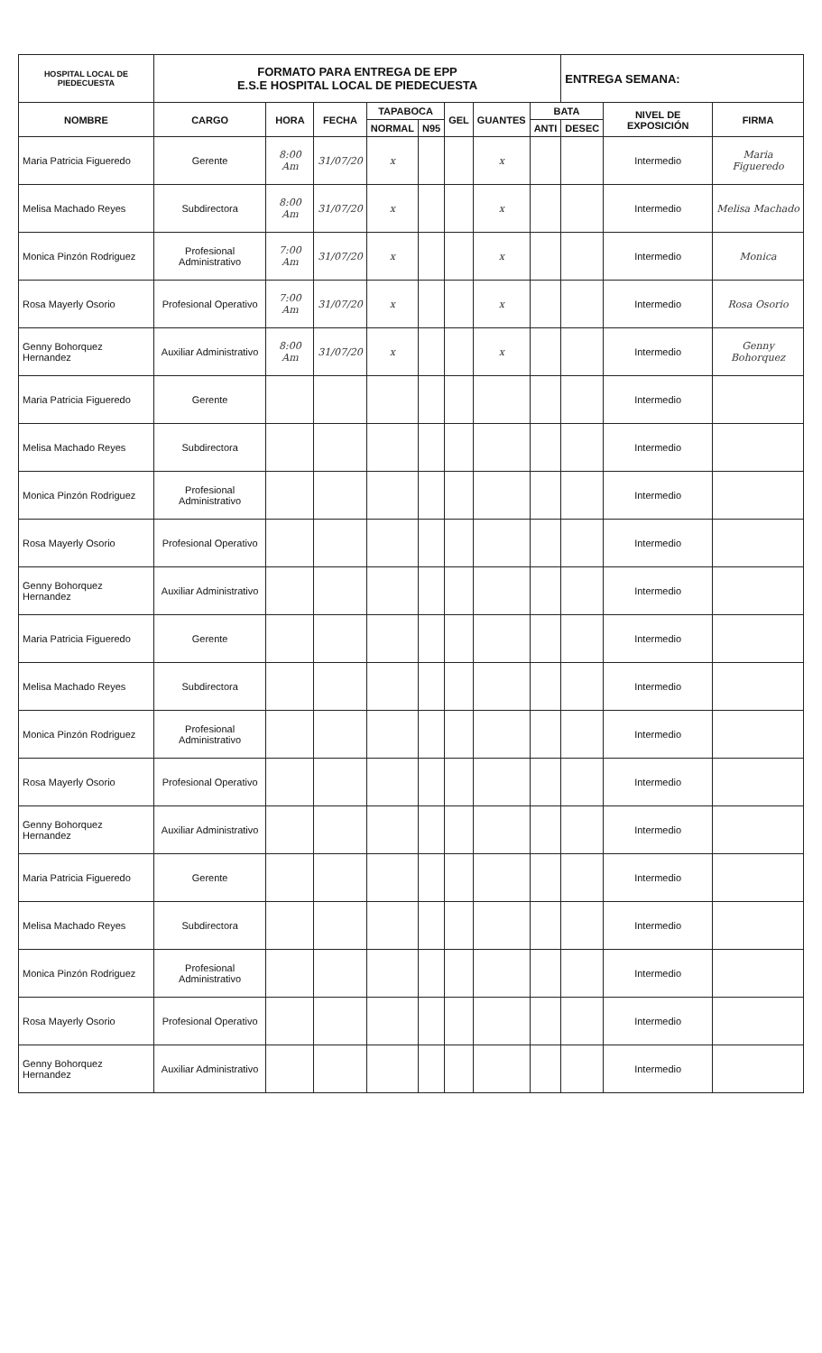| HOSPITAL LOCAL DE PIEDECUESTA | FORMATO PARA ENTREGA DE EPP E.S.E HOSPITAL LOCAL DE PIEDECUESTA | | | | | | | | ENTREGA SEMANA: | | |
| NOMBRE | CARGO | HORA | FECHA | TAPABOCA | | GEL | GUANTES | BATA | | NIVEL DE EXPOSICIÓN | FIRMA |
| | | | | NORMAL | N95 | | | ANTI | DESEC | | |
| Maria Patricia Figueredo | Gerente | 8:00 Am | 31/07/20 | x | | | x | | | Intermedio | Maria Figueredo |
| Melisa Machado Reyes | Subdirectora | 8:00 Am | 31/07/20 | x | | | x | | | Intermedio | Melisa Machado |
| Monica Pinzón Rodriguez | Profesional Administrativo | 7:00 Am | 31/07/20 | x | | | x | | | Intermedio | Monica |
| Rosa Mayerly Osorio | Profesional Operativo | 7:00 Am | 31/07/20 | x | | | x | | | Intermedio | Rosa Osorio |
| Genny Bohorquez Hernandez | Auxiliar Administrativo | 8:00 Am | 31/07/20 | x | | | x | | | Intermedio | Genny Bohorquez |
| Maria Patricia Figueredo | Gerente | | | | | | | | | Intermedio | |
| Melisa Machado Reyes | Subdirectora | | | | | | | | | Intermedio | |
| Monica Pinzón Rodriguez | Profesional Administrativo | | | | | | | | | Intermedio | |
| Rosa Mayerly Osorio | Profesional Operativo | | | | | | | | | Intermedio | |
| Genny Bohorquez Hernandez | Auxiliar Administrativo | | | | | | | | | Intermedio | |
| Maria Patricia Figueredo | Gerente | | | | | | | | | Intermedio | |
| Melisa Machado Reyes | Subdirectora | | | | | | | | | Intermedio | |
| Monica Pinzón Rodriguez | Profesional Administrativo | | | | | | | | | Intermedio | |
| Rosa Mayerly Osorio | Profesional Operativo | | | | | | | | | Intermedio | |
| Genny Bohorquez Hernandez | Auxiliar Administrativo | | | | | | | | | Intermedio | |
| Maria Patricia Figueredo | Gerente | | | | | | | | | Intermedio | |
| Melisa Machado Reyes | Subdirectora | | | | | | | | | Intermedio | |
| Monica Pinzón Rodriguez | Profesional Administrativo | | | | | | | | | Intermedio | |
| Rosa Mayerly Osorio | Profesional Operativo | | | | | | | | | Intermedio | |
| Genny Bohorquez Hernandez | Auxiliar Administrativo | | | | | | | | | Intermedio | |